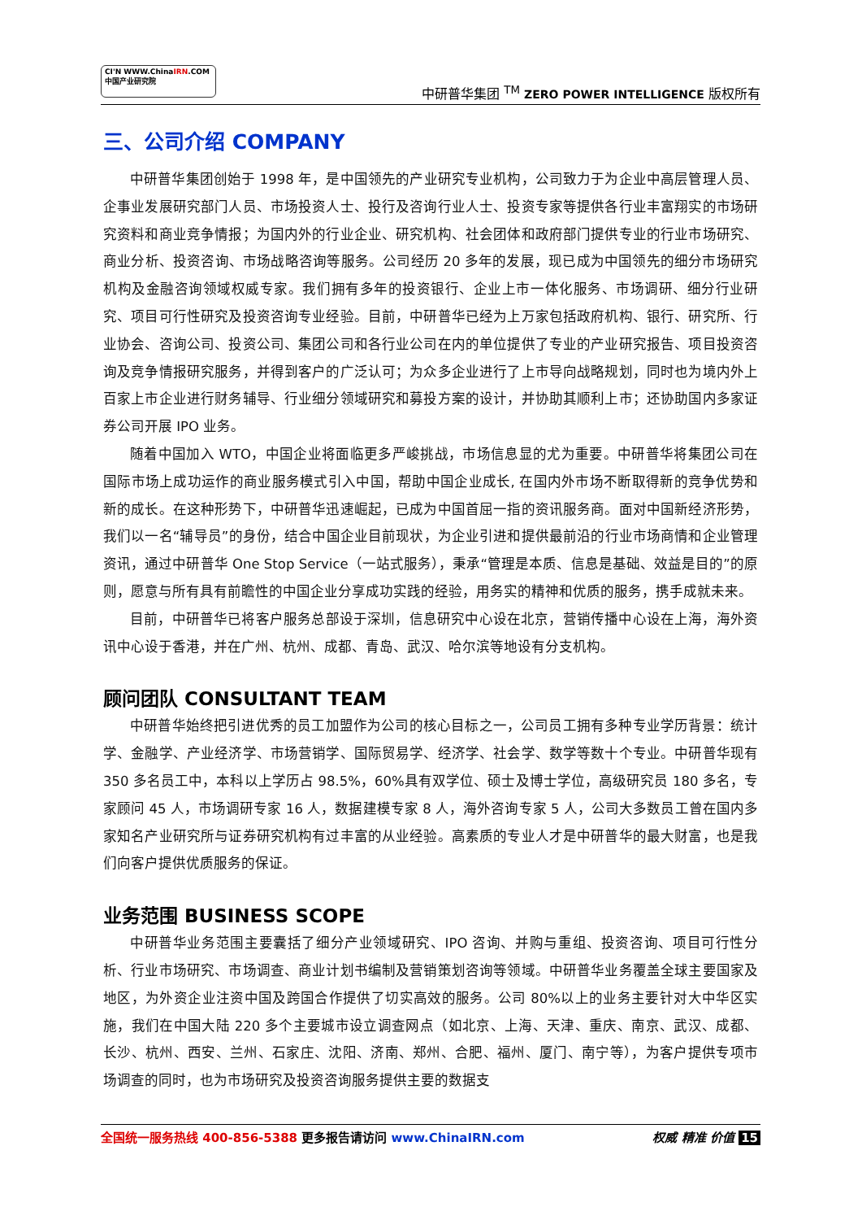CI'N WWW.ChinaIRN.COM
中国产业研究院
中研普华集团 <sup>TM</sup> ZERO POWER INTELLIGENCE 版权所有
三、公司介绍 COMPANY
中研普华集团创始于 1998 年，是中国领先的产业研究专业机构，公司致力于为企业中高层管理人员、企事业发展研究部门人员、市场投资人士、投行及咨询行业人士、投资专家等提供各行业丰富翔实的市场研究资料和商业竞争情报；为国内外的行业企业、研究机构、社会团体和政府部门提供专业的行业市场研究、商业分析、投资咨询、市场战略咨询等服务。公司经历 20 多年的发展，现已成为中国领先的细分市场研究机构及金融咨询领域权威专家。我们拥有多年的投资银行、企业上市一体化服务、市场调研、细分行业研究、项目可行性研究及投资咨询专业经验。目前，中研普华已经为上万家包括政府机构、银行、研究所、行业协会、咨询公司、投资公司、集团公司和各行业公司在内的单位提供了专业的产业研究报告、项目投资咨询及竞争情报研究服务，并得到客户的广泛认可；为众多企业进行了上市导向战略规划，同时也为境内外上百家上市企业进行财务辅导、行业细分领域研究和募投方案的设计，并协助其顺利上市；还协助国内多家证券公司开展 IPO 业务。
随着中国加入 WTO，中国企业将面临更多严峻挑战，市场信息显的尤为重要。中研普华将集团公司在国际市场上成功运作的商业服务模式引入中国，帮助中国企业成长, 在国内外市场不断取得新的竞争优势和新的成长。在这种形势下，中研普华迅速崛起，已成为中国首屈一指的资讯服务商。面对中国新经济形势，我们以一名“辅导员”的身份，结合中国企业目前现状，为企业引进和提供最前沿的行业市场商情和企业管理资讯，通过中研普华 One Stop Service（一站式服务），秉承“管理是本质、信息是基础、效益是目的”的原则，愿意与所有具有前瞻性的中国企业分享成功实践的经验，用务实的精神和优质的服务，携手成就未来。
目前，中研普华已将客户服务总部设于深圳，信息研究中心设在北京，营销传播中心设在上海，海外资讯中心设于香港，并在广州、杭州、成都、青岛、武汉、哈尔滨等地设有分支机构。
顾问团队 CONSULTANT TEAM
中研普华始终把引进优秀的员工加盟作为公司的核心目标之一，公司员工拥有多种专业学历背景：统计学、金融学、产业经济学、市场营销学、国际贸易学、经济学、社会学、数学等数十个专业。中研普华现有 350 多名员工中，本科以上学历占 98.5%，60%具有双学位、硕士及博士学位，高级研究员 180 多名，专家顾问 45 人，市场调研专家 16 人，数据建模专家 8 人，海外咨询专家 5 人，公司大多数员工曾在国内多家知名产业研究所与证券研究机构有过丰富的从业经验。高素质的专业人才是中研普华的最大财富，也是我们向客户提供优质服务的保证。
业务范围 BUSINESS SCOPE
中研普华业务范围主要囊括了细分产业领域研究、IPO 咨询、并购与重组、投资咨询、项目可行性分析、行业市场研究、市场调查、商业计划书编制及营销策划咨询等领域。中研普华业务覆盖全球主要国家及地区，为外资企业注资中国及跨国合作提供了切实高效的服务。公司 80%以上的业务主要针对大中华区实施，我们在中国大陆 220 多个主要城市设立调查网点（如北京、上海、天津、重庆、南京、武汉、成都、长沙、杭州、西安、兰州、石家庄、沈阳、济南、郑州、合肥、福州、厦门、南宁等），为客户提供专项市场调查的同时，也为市场研究及投资咨询服务提供主要的数据支
全国统一服务热线 400-856-5388 更多报告请访问 www.ChinaIRN.com
权威 精准 价值 15